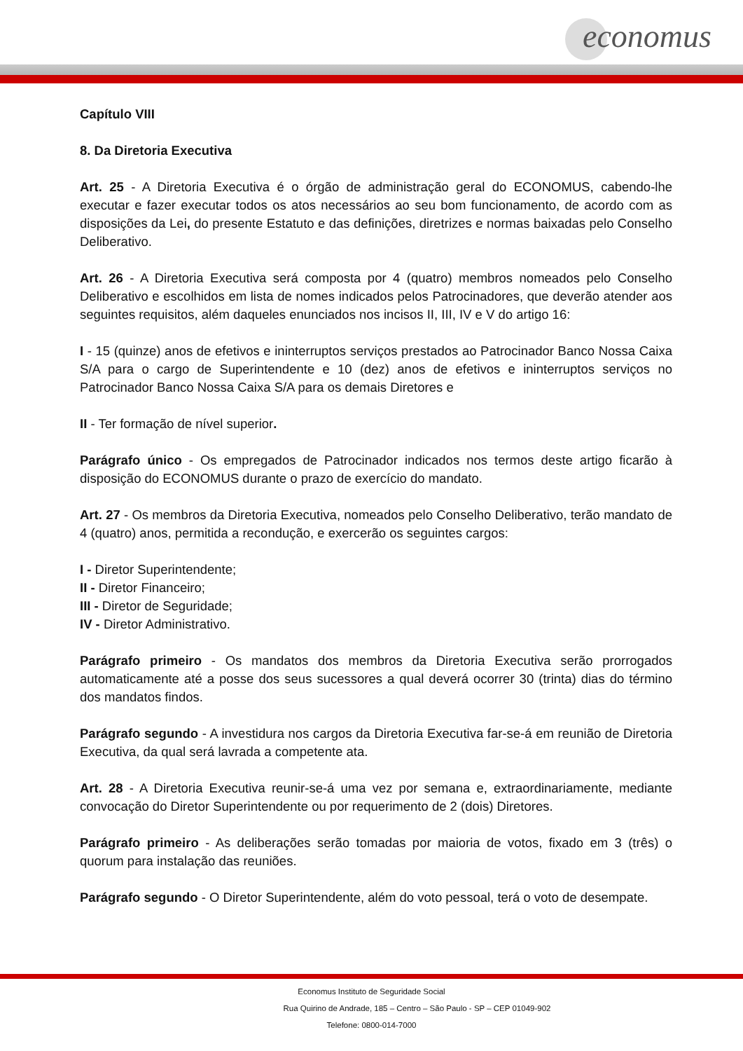economus
Capítulo VIII
8. Da Diretoria Executiva
Art. 25 - A Diretoria Executiva é o órgão de administração geral do ECONOMUS, cabendo-lhe executar e fazer executar todos os atos necessários ao seu bom funcionamento, de acordo com as disposições da Lei, do presente Estatuto e das definições, diretrizes e normas baixadas pelo Conselho Deliberativo.
Art. 26 - A Diretoria Executiva será composta por 4 (quatro) membros nomeados pelo Conselho Deliberativo e escolhidos em lista de nomes indicados pelos Patrocinadores, que deverão atender aos seguintes requisitos, além daqueles enunciados nos incisos II, III, IV e V do artigo 16:
I - 15 (quinze) anos de efetivos e ininterruptos serviços prestados ao Patrocinador Banco Nossa Caixa S/A para o cargo de Superintendente e 10 (dez) anos de efetivos e ininterruptos serviços no Patrocinador Banco Nossa Caixa S/A para os demais Diretores e
II - Ter formação de nível superior.
Parágrafo único - Os empregados de Patrocinador indicados nos termos deste artigo ficarão à disposição do ECONOMUS durante o prazo de exercício do mandato.
Art. 27 - Os membros da Diretoria Executiva, nomeados pelo Conselho Deliberativo, terão mandato de 4 (quatro) anos, permitida a recondução, e exercerão os seguintes cargos:
I - Diretor Superintendente;
II - Diretor Financeiro;
III - Diretor de Seguridade;
IV - Diretor Administrativo.
Parágrafo primeiro - Os mandatos dos membros da Diretoria Executiva serão prorrogados automaticamente até a posse dos seus sucessores a qual deverá ocorrer 30 (trinta) dias do término dos mandatos findos.
Parágrafo segundo - A investidura nos cargos da Diretoria Executiva far-se-á em reunião de Diretoria Executiva, da qual será lavrada a competente ata.
Art. 28 - A Diretoria Executiva reunir-se-á uma vez por semana e, extraordinariamente, mediante convocação do Diretor Superintendente ou por requerimento de 2 (dois) Diretores.
Parágrafo primeiro - As deliberações serão tomadas por maioria de votos, fixado em 3 (três) o quorum para instalação das reuniões.
Parágrafo segundo - O Diretor Superintendente, além do voto pessoal, terá o voto de desempate.
Economus Instituto de Seguridade Social
Rua Quirino de Andrade, 185 – Centro – São Paulo - SP – CEP 01049-902
Telefone: 0800-014-7000